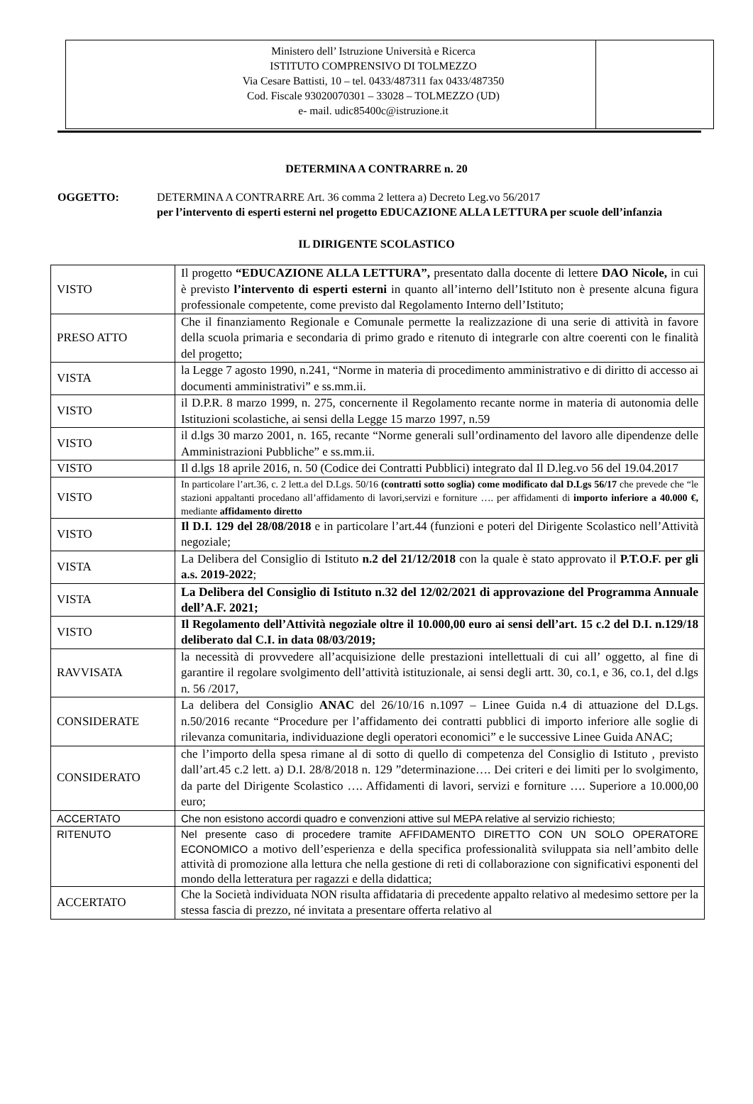Ministero dell’ Istruzione Università e Ricerca
ISTITUTO COMPRENSIVO DI TOLMEZZO
Via Cesare Battisti, 10 – tel. 0433/487311 fax 0433/487350
Cod. Fiscale 93020070301 – 33028 – TOLMEZZO (UD)
e- mail. udic85400c@istruzione.it
DETERMINA A CONTRARRE n. 20
OGGETTO: DETERMINA A CONTRARRE Art. 36 comma 2 lettera a) Decreto Leg.vo 56/2017
per l’intervento di esperti esterni nel progetto EDUCAZIONE ALLA LETTURA per scuole dell’infanzia
IL DIRIGENTE SCOLASTICO
| VISTO | Il progetto “EDUCAZIONE ALLA LETTURA”, presentato dalla docente di lettere DAO Nicole, in cui è previsto l’intervento di esperti esterni in quanto all’interno dell’Istituto non è presente alcuna figura professionale competente, come previsto dal Regolamento Interno dell’Istituto; |
| PRESO ATTO | Che il finanziamento Regionale e Comunale permette la realizzazione di una serie di attività in favore della scuola primaria e secondaria di primo grado e ritenuto di integrarle con altre coerenti con le finalità del progetto; |
| VISTA | la Legge 7 agosto 1990, n.241, “Norme in materia di procedimento amministrativo e di diritto di accesso ai documenti amministrativi” e ss.mm.ii. |
| VISTO | il D.P.R. 8 marzo 1999, n. 275, concernente il Regolamento recante norme in materia di autonomia delle Istituzioni scolastiche, ai sensi della Legge 15 marzo 1997, n.59 |
| VISTO | il d.lgs 30 marzo 2001, n. 165, recante “Norme generali sull’ordinamento del lavoro alle dipendenze delle Amministrazioni Pubbliche” e ss.mm.ii. |
| VISTO | Il d.lgs 18 aprile 2016, n. 50 (Codice dei Contratti Pubblici) integrato dal Il D.leg.vo 56 del 19.04.2017 |
| VISTO | In particolare l’art.36, c. 2 lett.a del D.Lgs. 50/16 (contratti sotto soglia) come modificato dal D.Lgs 56/17 che prevede che “le stazioni appaltanti procedano all’affidamento di lavori,servizi e forniture …. per affidamenti di importo inferiore a 40.000 €, mediante affidamento diretto |
| VISTO | Il D.I. 129 del 28/08/2018 e in particolare l’art.44 (funzioni e poteri del Dirigente Scolastico nell’Attività negoziale; |
| VISTA | La Delibera del Consiglio di Istituto n.2 del 21/12/2018 con la quale è stato approvato il P.T.O.F. per gli a.s. 2019-2022 ; |
| VISTA | La Delibera del Consiglio di Istituto n.32 del 12/02/2021 di approvazione del Programma Annuale dell’A.F. 2021; |
| VISTO | Il Regolamento dell’Attività negoziale oltre il 10.000,00 euro ai sensi dell’art. 15 c.2 del D.I. n.129/18 deliberato dal C.I. in data 08/03/2019; |
| RAVVISATA | la necessità di provvedere all’acquisizione delle prestazioni intellettuali di cui all’ oggetto, al fine di garantire il regolare svolgimento dell’attività istituzionale, ai sensi degli artt. 30, co.1, e 36, co.1, del d.lgs n. 56 /2017, |
| CONSIDERATE | La delibera del Consiglio ANAC del 26/10/16 n.1097 – Linee Guida n.4 di attuazione del D.Lgs. n.50/2016 recante “Procedure per l’affidamento dei contratti pubblici di importo inferiore alle soglie di rilevanza comunitaria, individuazione degli operatori economici” e le successive Linee Guida ANAC; |
| CONSIDERATO | che l’importo della spesa rimane al di sotto di quello di competenza del Consiglio di Istituto , previsto dall’art.45 c.2 lett. a) D.I. 28/8/2018 n. 129 ”determinazione…. Dei criteri e dei limiti per lo svolgimento, da parte del Dirigente Scolastico …. Affidamenti di lavori, servizi e forniture …. Superiore a 10.000,00 euro; |
| ACCERTATO | Che non esistono accordi quadro e convenzioni attive sul MEPA relative al servizio richiesto; |
| RITENUTO | Nel presente caso di procedere tramite AFFIDAMENTO DIRETTO CON UN SOLO OPERATORE ECONOMICO a motivo dell’esperienza e della specifica professionalità sviluppata sia nell’ambito delle attività di promozione alla lettura che nella gestione di reti di collaborazione con significativi esponenti del mondo della letteratura per ragazzi e della didattica; |
| ACCERTATO | Che la Società individuata NON risulta affidataria di precedente appalto relativo al medesimo settore per la stessa fascia di prezzo, né invitata a presentare offerta relativo al |